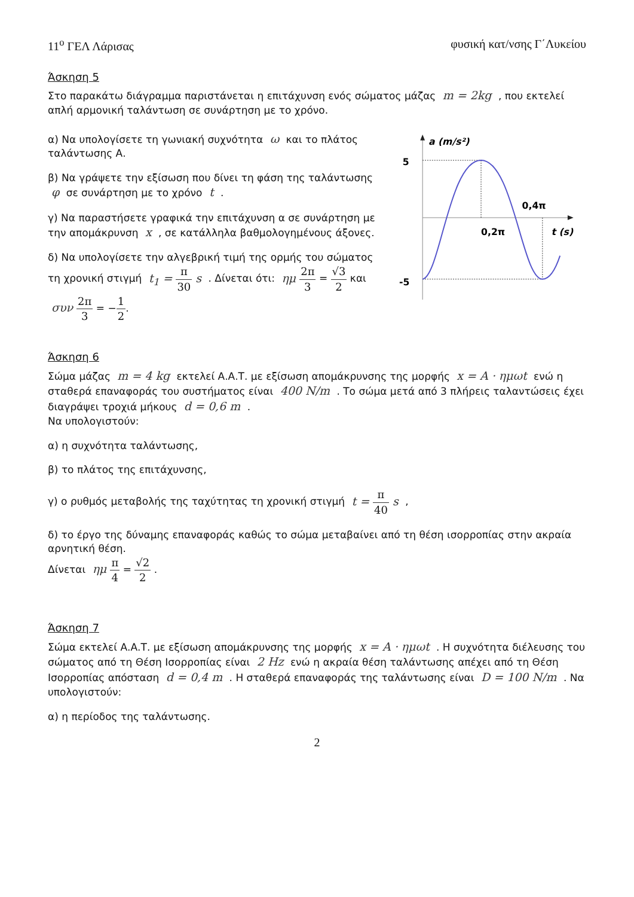11<sup>ο</sup> ΓΕΛ Λάρισας φυσική κατ/νσης Γ΄Λυκείου
Άσκηση 5
Στο παρακάτω διάγραμμα παριστάνεται η επιτάχυνση ενός σώματος μάζας m = 2kg , που εκτελεί απλή αρμονική ταλάντωση σε συνάρτηση με το χρόνο.
α) Να υπολογίσετε τη γωνιακή συχνότητα ω και το πλάτος ταλάντωσης Α.
β) Να γράψετε την εξίσωση που δίνει τη φάση της ταλάντωσης φ σε συνάρτηση με το χρόνο t .
γ) Να παραστήσετε γραφικά την επιτάχυνση α σε συνάρτηση με την απομάκρυνση x , σε κατάλληλα βαθμολογημένους άξονες.
δ) Να υπολογίσετε την αλγεβρική τιμή της ορμής του σώματος τη χρονική στιγμή t<sub>1</sub> = π 30 s . Δίνεται ότι: ημ 2π 3 = √3 2 και συν 2π 3 = −1 2.
a (m/s²)
5
-5
0,2π
0,4π
t (s)
Άσκηση 6
Σώμα μάζας m = 4 kg εκτελεί Α.Α.Τ. με εξίσωση απομάκρυνσης της μορφής x = A · ημωt ενώ η σταθερά επαναφοράς του συστήματος είναι 400 N/m . Το σώμα μετά από 3 πλήρεις ταλαντώσεις έχει διαγράψει τροχιά μήκους d = 0,6 m .
Να υπολογιστούν:
α) η συχνότητα ταλάντωσης,
β) το πλάτος της επιτάχυνσης,
γ) ο ρυθμός μεταβολής της ταχύτητας τη χρονική στιγμή t = π 40 s ,
δ) το έργο της δύναμης επαναφοράς καθώς το σώμα μεταβαίνει από τη θέση ισορροπίας στην ακραία αρνητική θέση.
Δίνεται ημ π 4 = √2 2 .
Άσκηση 7
Σώμα εκτελεί Α.Α.Τ. με εξίσωση απομάκρυνσης της μορφής x = A · ημωt . Η συχνότητα διέλευσης του σώματος από τη Θέση Ισορροπίας είναι 2 Hz ενώ η ακραία θέση ταλάντωσης απέχει από τη Θέση Ισορροπίας απόσταση d = 0,4 m . Η σταθερά επαναφοράς της ταλάντωσης είναι D = 100 N/m . Να υπολογιστούν:
α) η περίοδος της ταλάντωσης.
2